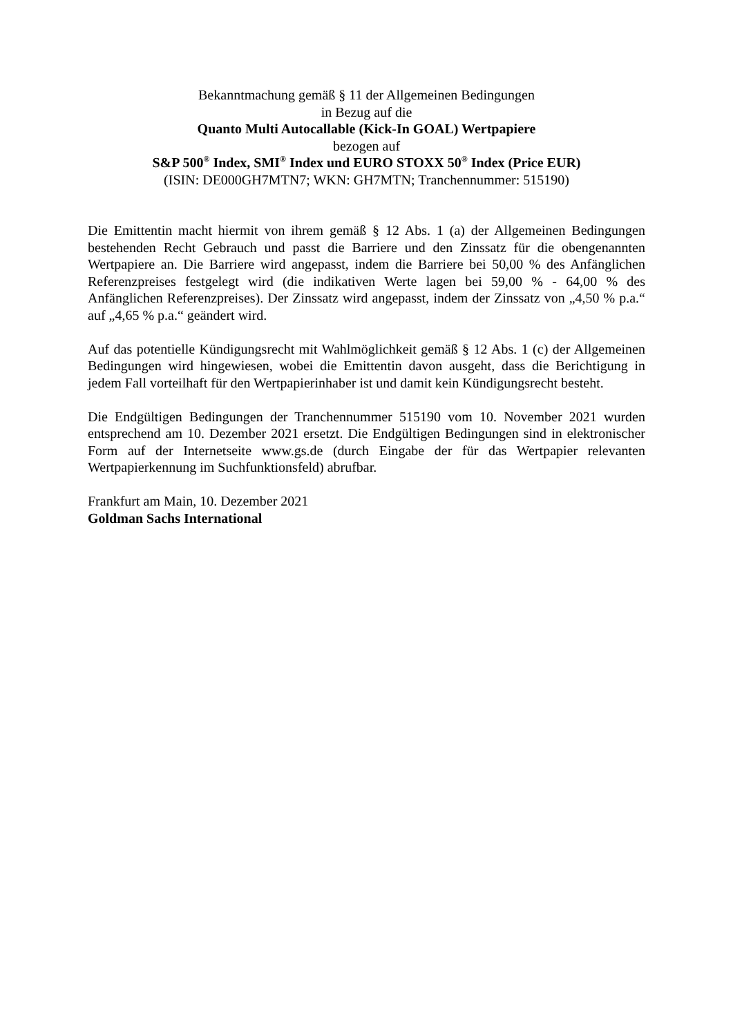Bekanntmachung gemäß § 11 der Allgemeinen Bedingungen
in Bezug auf die
Quanto Multi Autocallable (Kick-In GOAL) Wertpapiere
bezogen auf
S&P 500<sup>®</sup> Index, SMI<sup>®</sup> Index und EURO STOXX 50<sup>®</sup> Index (Price EUR)
(ISIN: DE000GH7MTN7; WKN: GH7MTN; Tranchennummer: 515190)
Die Emittentin macht hiermit von ihrem gemäß § 12 Abs. 1 (a) der Allgemeinen Bedingungen bestehenden Recht Gebrauch und passt die Barriere und den Zinssatz für die obengenannten Wertpapiere an. Die Barriere wird angepasst, indem die Barriere bei 50,00 % des Anfänglichen Referenzpreises festgelegt wird (die indikativen Werte lagen bei 59,00 % - 64,00 % des Anfänglichen Referenzpreises). Der Zinssatz wird angepasst, indem der Zinssatz von „4,50 % p.a.“ auf „4,65 % p.a.“ geändert wird.
Auf das potentielle Kündigungsrecht mit Wahlmöglichkeit gemäß § 12 Abs. 1 (c) der Allgemeinen Bedingungen wird hingewiesen, wobei die Emittentin davon ausgeht, dass die Berichtigung in jedem Fall vorteilhaft für den Wertpapierinhaber ist und damit kein Kündigungsrecht besteht.
Die Endgültigen Bedingungen der Tranchennummer 515190 vom 10. November 2021 wurden entsprechend am 10. Dezember 2021 ersetzt. Die Endgültigen Bedingungen sind in elektronischer Form auf der Internetseite www.gs.de (durch Eingabe der für das Wertpapier relevanten Wertpapierkennung im Suchfunktionsfeld) abrufbar.
Frankfurt am Main, 10. Dezember 2021
Goldman Sachs International